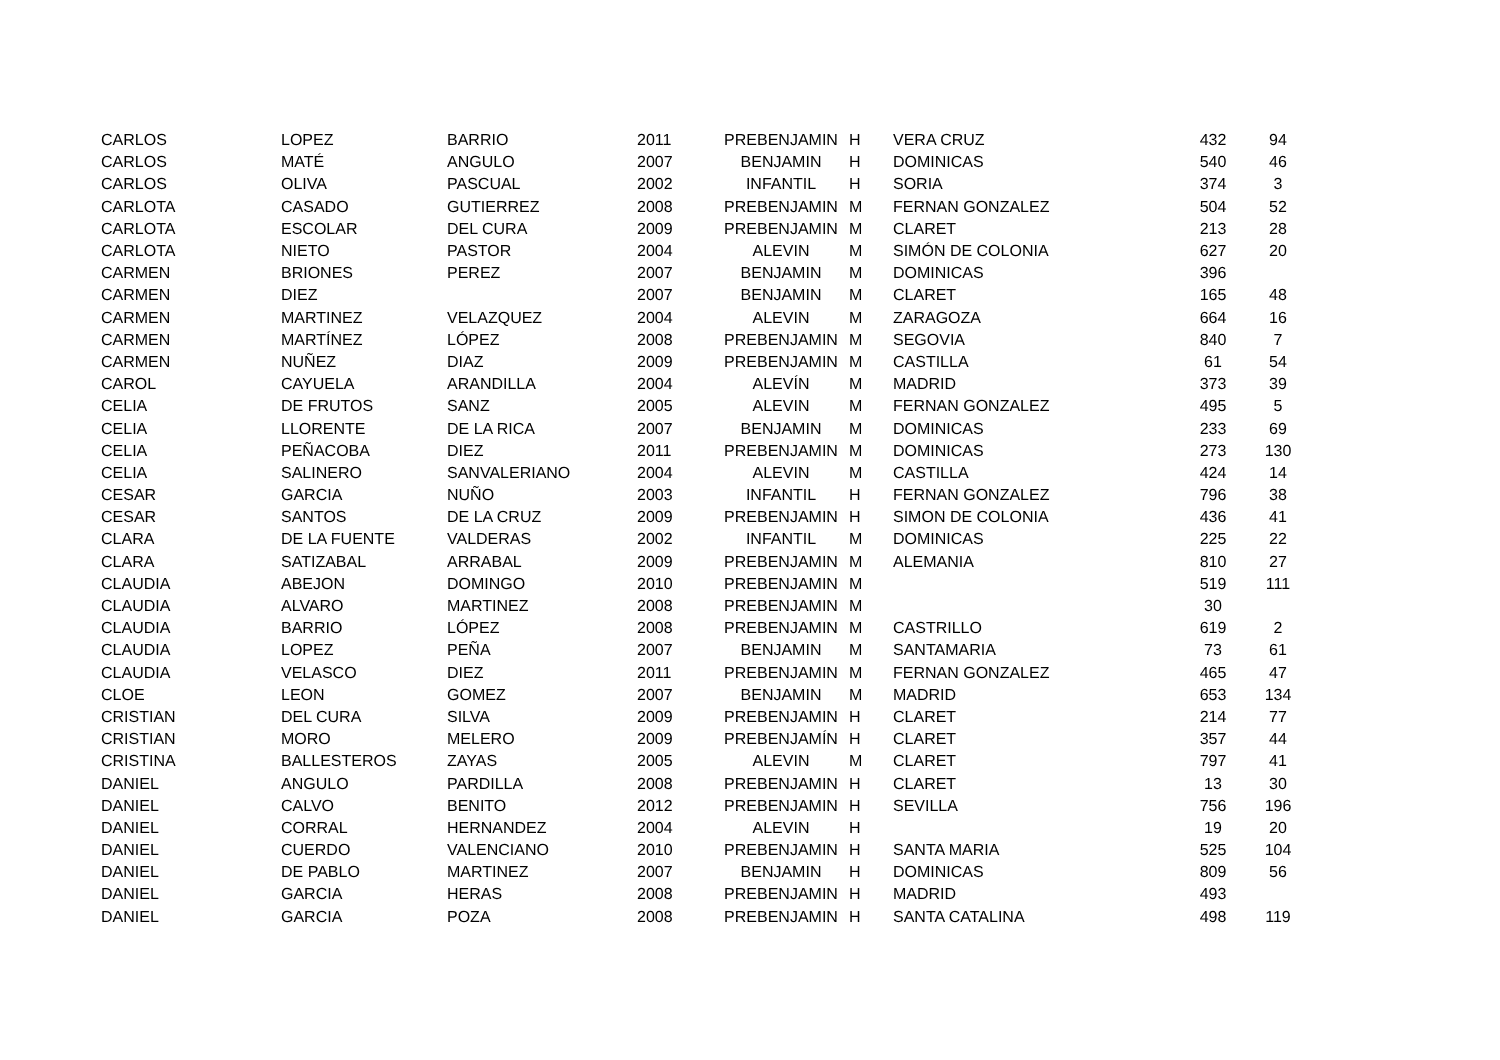| CARLOS | LOPEZ | BARRIO | 2011 | PREBENJAMIN | H | VERA CRUZ | 432 | 94 |
| CARLOS | MATÉ | ANGULO | 2007 | BENJAMIN | H | DOMINICAS | 540 | 46 |
| CARLOS | OLIVA | PASCUAL | 2002 | INFANTIL | H | SORIA | 374 | 3 |
| CARLOTA | CASADO | GUTIERREZ | 2008 | PREBENJAMIN | M | FERNAN GONZALEZ | 504 | 52 |
| CARLOTA | ESCOLAR | DEL CURA | 2009 | PREBENJAMIN | M | CLARET | 213 | 28 |
| CARLOTA | NIETO | PASTOR | 2004 | ALEVIN | M | SIMÓN DE COLONIA | 627 | 20 |
| CARMEN | BRIONES | PEREZ | 2007 | BENJAMIN | M | DOMINICAS | 396 | |
| CARMEN | DIEZ | | 2007 | BENJAMIN | M | CLARET | 165 | 48 |
| CARMEN | MARTINEZ | VELAZQUEZ | 2004 | ALEVIN | M | ZARAGOZA | 664 | 16 |
| CARMEN | MARTÍNEZ | LÓPEZ | 2008 | PREBENJAMIN | M | SEGOVIA | 840 | 7 |
| CARMEN | NUÑEZ | DIAZ | 2009 | PREBENJAMIN | M | CASTILLA | 61 | 54 |
| CAROL | CAYUELA | ARANDILLA | 2004 | ALEVÍN | M | MADRID | 373 | 39 |
| CELIA | DE FRUTOS | SANZ | 2005 | ALEVIN | M | FERNAN GONZALEZ | 495 | 5 |
| CELIA | LLORENTE | DE LA RICA | 2007 | BENJAMIN | M | DOMINICAS | 233 | 69 |
| CELIA | PEÑACOBA | DIEZ | 2011 | PREBENJAMIN | M | DOMINICAS | 273 | 130 |
| CELIA | SALINERO | SANVALERIANO | 2004 | ALEVIN | M | CASTILLA | 424 | 14 |
| CESAR | GARCIA | NUÑO | 2003 | INFANTIL | H | FERNAN GONZALEZ | 796 | 38 |
| CESAR | SANTOS | DE LA CRUZ | 2009 | PREBENJAMIN | H | SIMON DE COLONIA | 436 | 41 |
| CLARA | DE LA FUENTE | VALDERAS | 2002 | INFANTIL | M | DOMINICAS | 225 | 22 |
| CLARA | SATIZABAL | ARRABAL | 2009 | PREBENJAMIN | M | ALEMANIA | 810 | 27 |
| CLAUDIA | ABEJON | DOMINGO | 2010 | PREBENJAMIN | M | | 519 | 111 |
| CLAUDIA | ALVARO | MARTINEZ | 2008 | PREBENJAMIN | M | | 30 | |
| CLAUDIA | BARRIO | LÓPEZ | 2008 | PREBENJAMIN | M | CASTRILLO | 619 | 2 |
| CLAUDIA | LOPEZ | PEÑA | 2007 | BENJAMIN | M | SANTAMARIA | 73 | 61 |
| CLAUDIA | VELASCO | DIEZ | 2011 | PREBENJAMIN | M | FERNAN GONZALEZ | 465 | 47 |
| CLOE | LEON | GOMEZ | 2007 | BENJAMIN | M | MADRID | 653 | 134 |
| CRISTIAN | DEL CURA | SILVA | 2009 | PREBENJAMIN | H | CLARET | 214 | 77 |
| CRISTIAN | MORO | MELERO | 2009 | PREBENJAMÍN | H | CLARET | 357 | 44 |
| CRISTINA | BALLESTEROS | ZAYAS | 2005 | ALEVIN | M | CLARET | 797 | 41 |
| DANIEL | ANGULO | PARDILLA | 2008 | PREBENJAMIN | H | CLARET | 13 | 30 |
| DANIEL | CALVO | BENITO | 2012 | PREBENJAMIN | H | SEVILLA | 756 | 196 |
| DANIEL | CORRAL | HERNANDEZ | 2004 | ALEVIN | H | | 19 | 20 |
| DANIEL | CUERDO | VALENCIANO | 2010 | PREBENJAMIN | H | SANTA MARIA | 525 | 104 |
| DANIEL | DE PABLO | MARTINEZ | 2007 | BENJAMIN | H | DOMINICAS | 809 | 56 |
| DANIEL | GARCIA | HERAS | 2008 | PREBENJAMIN | H | MADRID | 493 | |
| DANIEL | GARCIA | POZA | 2008 | PREBENJAMIN | H | SANTA CATALINA | 498 | 119 |